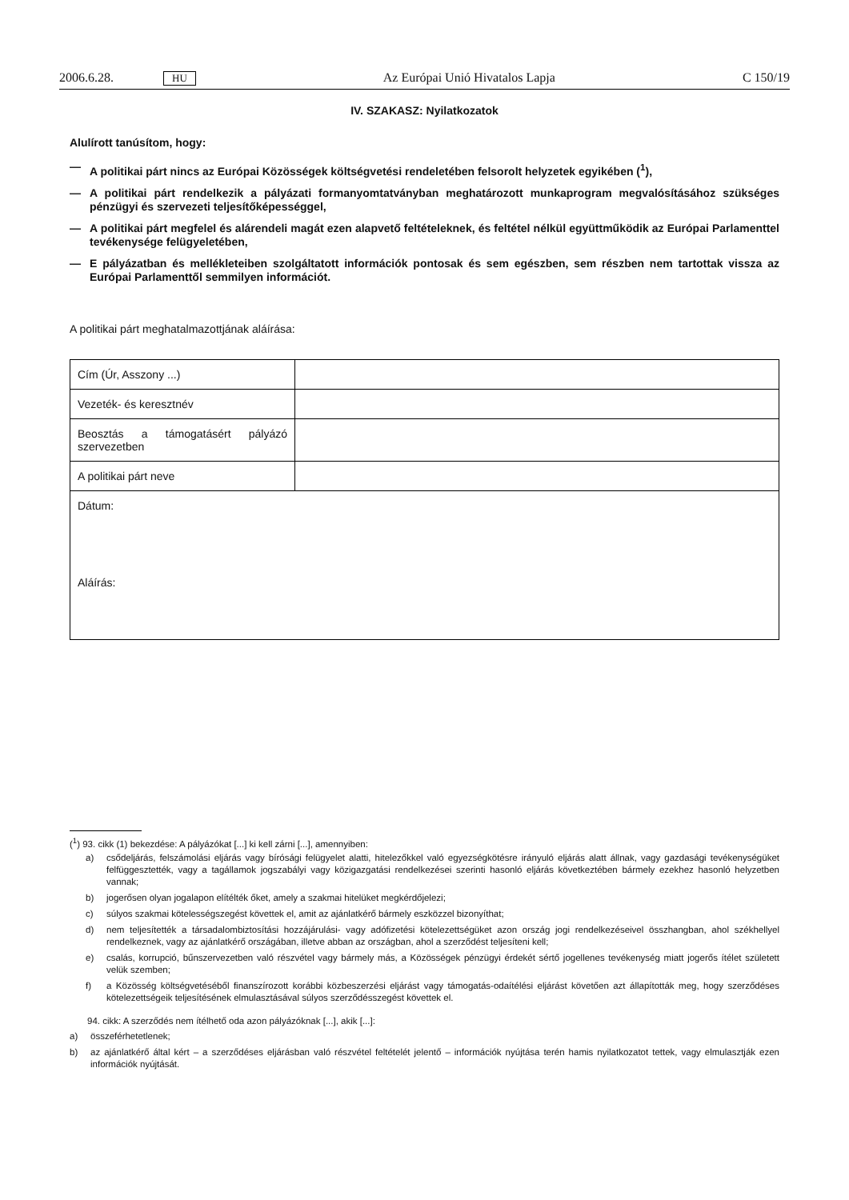2006.6.28. HU Az Európai Unió Hivatalos Lapja C 150/19
IV. SZAKASZ: Nyilatkozatok
Alulírott tanúsítom, hogy:
— A politikai párt nincs az Európai Közösségek költségvetési rendeletében felsorolt helyzetek egyikében (<sup>1</sup>),
— A politikai párt rendelkezik a pályázati formanyomtatványban meghatározott munkaprogram megvalósításához szükséges pénzügyi és szervezeti teljesítőképességgel,
— A politikai párt megfelel és alárendeli magát ezen alapvető feltételeknek, és feltétel nélkül együttműködik az Európai Parlamenttel tevékenysége felügyeletében,
— E pályázatban és mellékleteiben szolgáltatott információk pontosak és sem egészben, sem részben nem tartottak vissza az Európai Parlamenttől semmilyen információt.
A politikai párt meghatalmazottjának aláírása:
| Cím (Úr, Asszony ...) | |
| Vezeték- és keresztnév | |
| Beosztás a támogatásért pályázó szervezetben | |
| A politikai párt neve | |
| Dátum: Aláírás: | |
(<sup>1</sup>) 93. cikk (1) bekezdése: A pályázókat [...] ki kell zárni [...], amennyiben:
a) csődeljárás, felszámolási eljárás vagy bírósági felügyelet alatti, hitelezőkkel való egyezségkötésre irányuló eljárás alatt állnak, vagy gazdasági tevékenységüket felfüggesztették, vagy a tagállamok jogszabályi vagy közigazgatási rendelkezései szerinti hasonló eljárás következtében bármely ezekhez hasonló helyzetben vannak;
b) jogerősen olyan jogalapon elítélték őket, amely a szakmai hitelüket megkérdőjelezi;
c) súlyos szakmai kötelességszegést követtek el, amit az ajánlatkérő bármely eszközzel bizonyíthat;
d) nem teljesítették a társadalombiztosítási hozzájárulási- vagy adófizetési kötelezettségüket azon ország jogi rendelkezéseivel összhangban, ahol székhellyel rendelkeznek, vagy az ajánlatkérő országában, illetve abban az országban, ahol a szerződést teljesíteni kell;
e) csalás, korrupció, bűnszervezetben való részvétel vagy bármely más, a Közösségek pénzügyi érdekét sértő jogellenes tevékenység miatt jogerős ítélet született velük szemben;
f) a Közösség költségvetéséből finanszírozott korábbi közbeszerzési eljárást vagy támogatás-odaítélési eljárást követően azt állapították meg, hogy szerződéses kötelezettségeik teljesítésének elmulasztásával súlyos szerződésszegést követtek el.
94. cikk: A szerződés nem ítélhető oda azon pályázóknak [...], akik [...]:
a) összeférhetetlenek;
b) az ajánlatkérő által kért – a szerződéses eljárásban való részvétel feltételét jelentő – információk nyújtása terén hamis nyilatkozatot tettek, vagy elmulasztják ezen információk nyújtását.